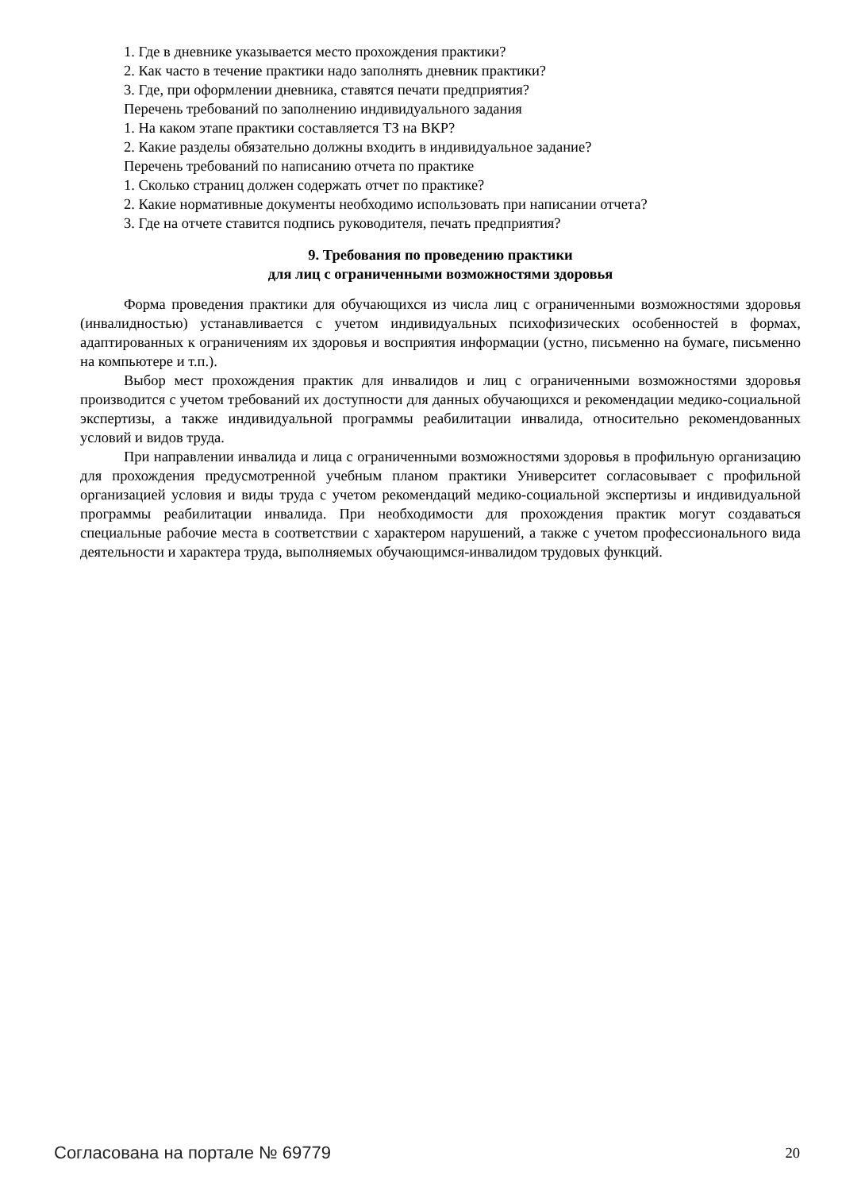1. Где в дневнике указывается место прохождения практики?
2. Как часто в течение практики надо заполнять дневник практики?
3. Где, при оформлении дневника, ставятся печати предприятия?
Перечень требований по заполнению индивидуального задания
1. На каком этапе практики составляется ТЗ на ВКР?
2. Какие разделы обязательно должны входить в индивидуальное задание?
Перечень требований по написанию отчета по практике
1. Сколько страниц должен содержать отчет по практике?
2. Какие нормативные документы необходимо использовать при написании отчета?
3. Где на отчете ставится подпись руководителя, печать предприятия?
9. Требования по проведению практики
для лиц с ограниченными возможностями здоровья
Форма проведения практики для обучающихся из числа лиц с ограниченными возможностями здоровья (инвалидностью) устанавливается с учетом индивидуальных психофизических особенностей в формах, адаптированных к ограничениям их здоровья и восприятия информации (устно, письменно на бумаге, письменно на компьютере и т.п.).
Выбор мест прохождения практик для инвалидов и лиц с ограниченными возможностями здоровья производится с учетом требований их доступности для данных обучающихся и рекомендации медико-социальной экспертизы, а также индивидуальной программы реабилитации инвалида, относительно рекомендованных условий и видов труда.
При направлении инвалида и лица с ограниченными возможностями здоровья в профильную организацию для прохождения предусмотренной учебным планом практики Университет согласовывает с профильной организацией условия и виды труда с учетом рекомендаций медико-социальной экспертизы и индивидуальной программы реабилитации инвалида. При необходимости для прохождения практик могут создаваться специальные рабочие места в соответствии с характером нарушений, а также с учетом профессионального вида деятельности и характера труда, выполняемых обучающимся-инвалидом трудовых функций.
Согласована на портале № 69779 20